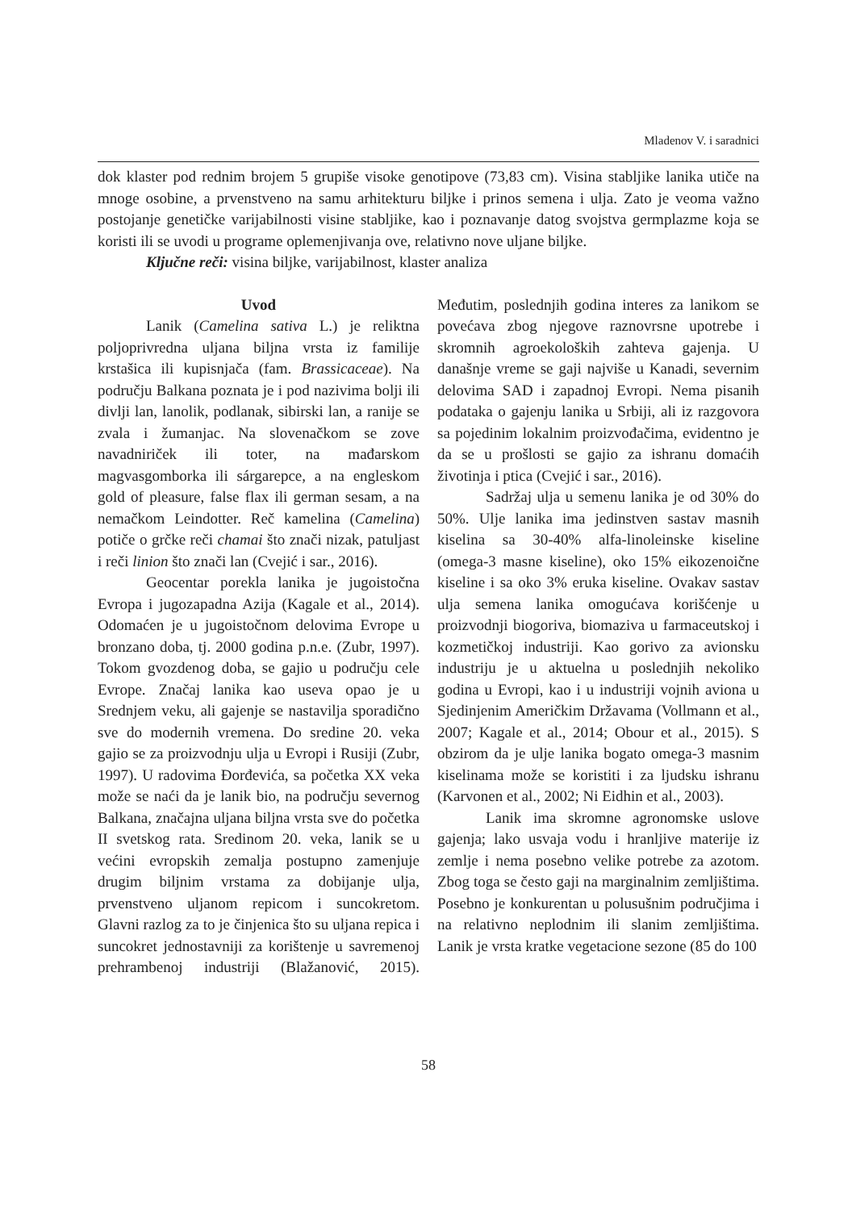Mladenov V. i saradnici
dok klaster pod rednim brojem 5 grupiše visoke genotipove (73,83 cm). Visina stabljike lanika utiče na mnoge osobine, a prvenstveno na samu arhitekturu biljke i prinos semena i ulja. Zato je veoma važno postojanje genetičke varijabilnosti visine stabljike, kao i poznavanje datog svojstva germplazme koja se koristi ili se uvodi u programe oplemenjivanja ove, relativno nove uljane biljke.
Ključne reči: visina biljke, varijabilnost, klaster analiza
Uvod
Lanik (Camelina sativa L.) je reliktna poljoprivredna uljana biljna vrsta iz familije krstašica ili kupisnjača (fam. Brassicaceae). Na području Balkana poznata je i pod nazivima bolji ili divlji lan, lanolik, podlanak, sibirski lan, a ranije se zvala i žumanjac. Na slovenačkom se zove navadniriček ili toter, na mađarskom magvasgomborka ili sárgarepce, a na engleskom gold of pleasure, false flax ili german sesam, a na nemačkom Leindotter. Reč kamelina (Camelina) potiče o grčke reči chamai što znači nizak, patuljast i reči linion što znači lan (Cvejić i sar., 2016).
Geocentar porekla lanika je jugoistočna Evropa i jugozapadna Azija (Kagale et al., 2014). Odomaćen je u jugoistočnom delovima Evrope u bronzano doba, tj. 2000 godina p.n.e. (Zubr, 1997). Tokom gvozdenog doba, se gajio u području cele Evrope. Značaj lanika kao useva opao je u Srednjem veku, ali gajenje se nastavilja sporadično sve do modernih vremena. Do sredine 20. veka gajio se za proizvodnju ulja u Evropi i Rusiji (Zubr, 1997). U radovima Đorđevića, sa početka XX veka može se naći da je lanik bio, na području severnog Balkana, značajna uljana biljna vrsta sve do početka II svetskog rata. Sredinom 20. veka, lanik se u većini evropskih zemalja postupno zamenjuje drugim biljnim vrstama za dobijanje ulja, prvenstveno uljanom repicom i suncokretom. Glavni razlog za to je činjenica što su uljana repica i suncokret jednostavniji za korištenje u savremenoj prehrambenoj industriji (Blažanović, 2015). Međutim, poslednjih godina interes za lanikom se povećava zbog njegove raznovrsne upotrebe i skromnih agroekoloških zahteva gajenja. U današnje vreme se gaji najviše u Kanadi, severnim delovima SAD i zapadnoj Evropi. Nema pisanih podataka o gajenju lanika u Srbiji, ali iz razgovora sa pojedinim lokalnim proizvođačima, evidentno je da se u prošlosti se gajio za ishranu domaćih životinja i ptica (Cvejić i sar., 2016).
Sadržaj ulja u semenu lanika je od 30% do 50%. Ulje lanika ima jedinstven sastav masnih kiselina sa 30-40% alfa-linoleinske kiseline (omega-3 masne kiseline), oko 15% eikozenoične kiseline i sa oko 3% eruka kiseline. Ovakav sastav ulja semena lanika omogućava korišćenje u proizvodnji biogoriva, biomaziva u farmaceutskoj i kozmetičkoj industriji. Kao gorivo za avionsku industriju je u aktuelna u poslednjih nekoliko godina u Evropi, kao i u industriji vojnih aviona u Sjedinjenim Američkim Državama (Vollmann et al., 2007; Kagale et al., 2014; Obour et al., 2015). S obzirom da je ulje lanika bogato omega-3 masnim kiselinama može se koristiti i za ljudsku ishranu (Karvonen et al., 2002; Ni Eidhin et al., 2003).
Lanik ima skromne agronomske uslove gajenja; lako usvaja vodu i hranljive materije iz zemlje i nema posebno velike potrebe za azotom. Zbog toga se često gaji na marginalnim zemljištima. Posebno je konkurentan u polusušnim područjima i na relativno neplodnim ili slanim zemljištima. Lanik je vrsta kratke vegetacione sezone (85 do 100
58